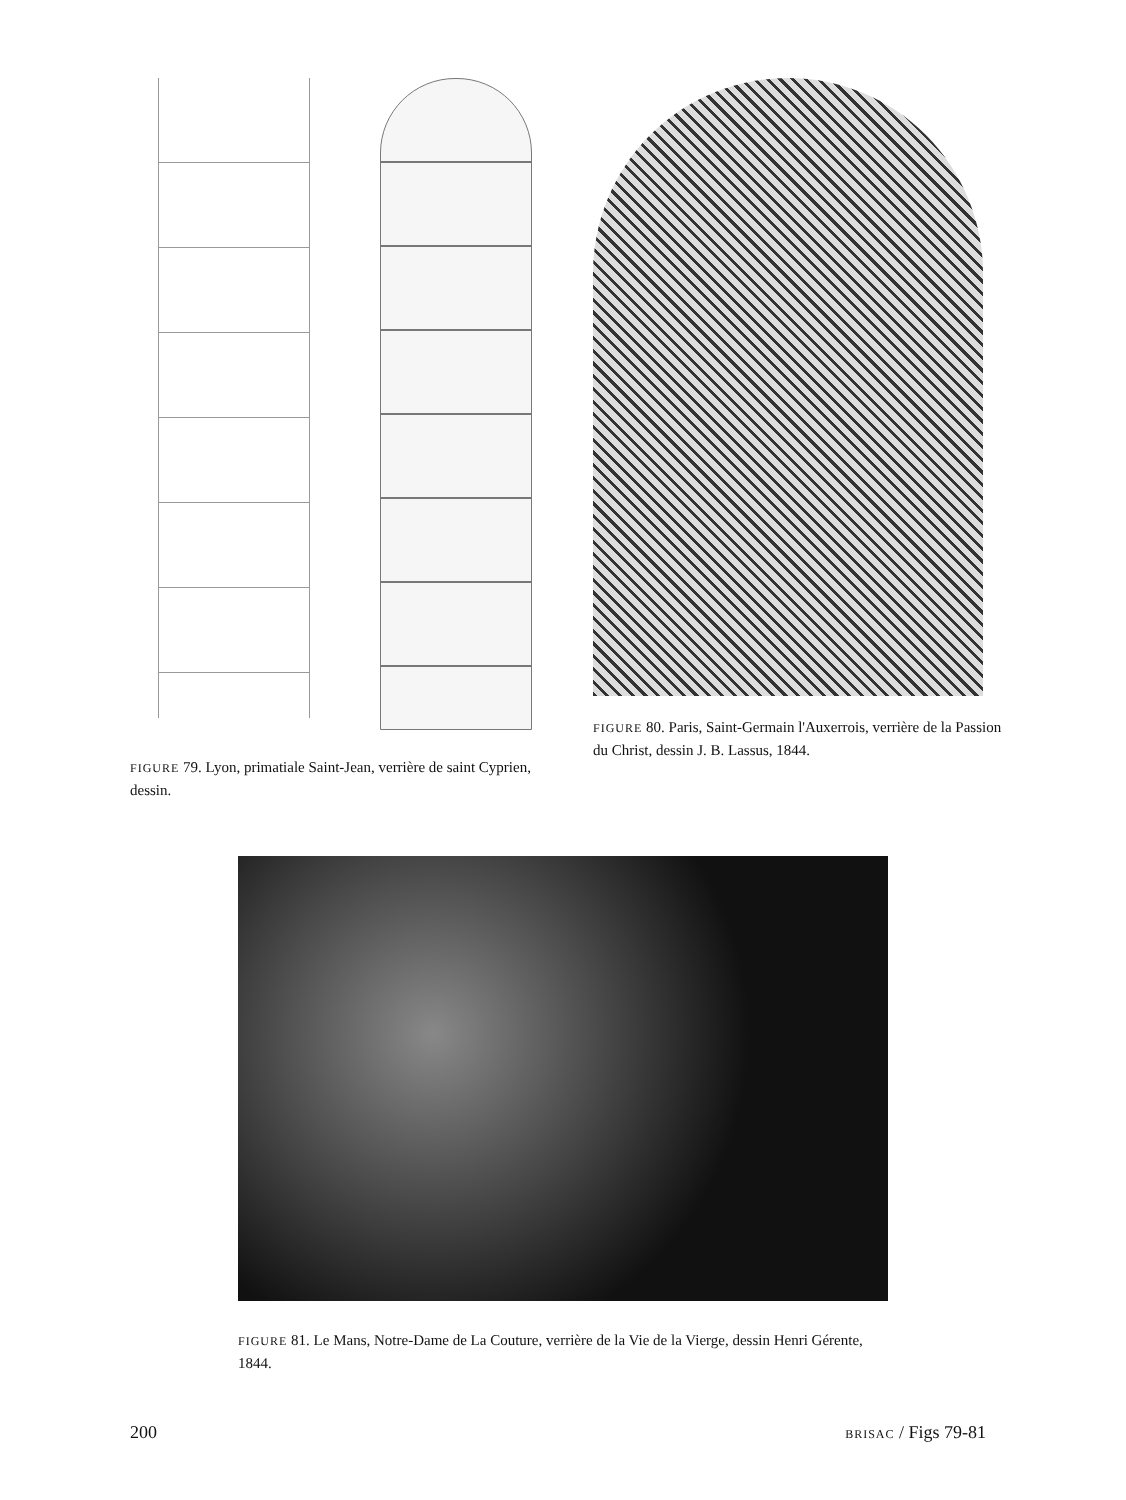FIGURE 79. Lyon, primatiale Saint-Jean, verrière de saint Cyprien, dessin.
FIGURE 80. Paris, Saint-Germain l'Auxerrois, verrière de la Passion du Christ, dessin J. B. Lassus, 1844.
FIGURE 81. Le Mans, Notre-Dame de La Couture, verrière de la Vie de la Vierge, dessin Henri Gérente, 1844.
200 BRISAC / Figs 79-81